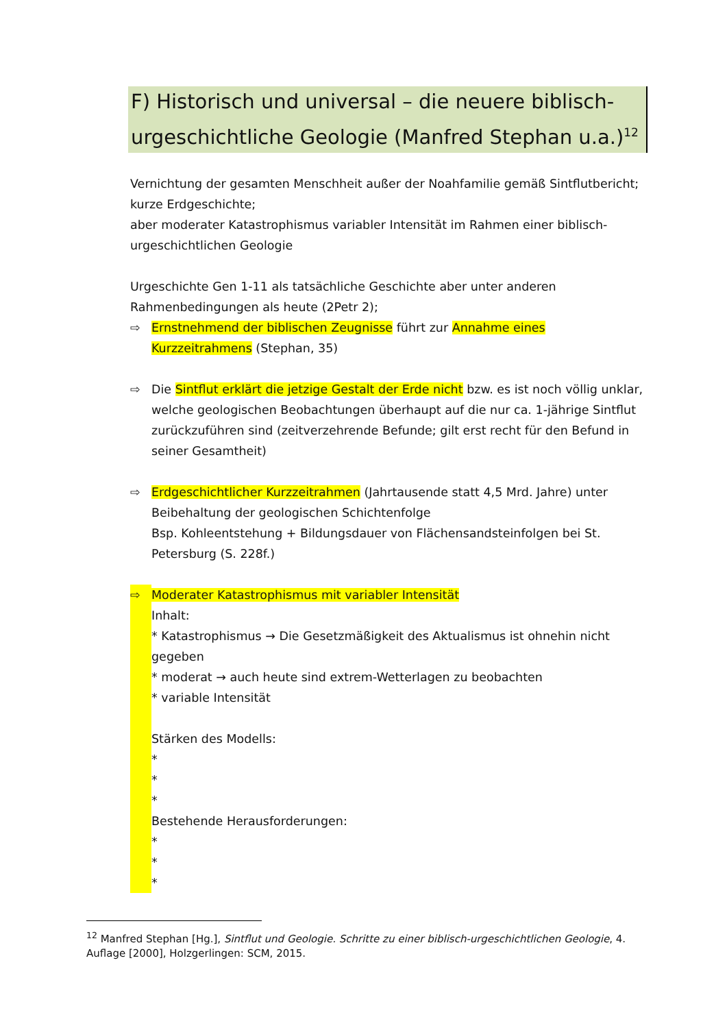F) Historisch und universal – die neuere biblisch-urgeschichtliche Geologie (Manfred Stephan u.a.)<sup>12</sup>
Vernichtung der gesamten Menschheit außer der Noahfamilie gemäß Sintflutbericht; kurze Erdgeschichte;
aber moderater Katastrophismus variabler Intensität im Rahmen einer biblisch-urgeschichtlichen Geologie
Urgeschichte Gen 1-11 als tatsächliche Geschichte aber unter anderen Rahmenbedingungen als heute (2Petr 2);
⇨ Ernstnehmend der biblischen Zeugnisse führt zur Annahme eines Kurzzeitrahmens (Stephan, 35)
⇨ Die Sintflut erklärt die jetzige Gestalt der Erde nicht bzw. es ist noch völlig unklar, welche geologischen Beobachtungen überhaupt auf die nur ca. 1-jährige Sintflut zurückzuführen sind (zeitverzehrende Befunde; gilt erst recht für den Befund in seiner Gesamtheit)
⇨ Erdgeschichtlicher Kurzzeitrahmen (Jahrtausende statt 4,5 Mrd. Jahre) unter Beibehaltung der geologischen Schichtenfolge
Bsp. Kohleentstehung + Bildungsdauer von Flächensandsteinfolgen bei St. Petersburg (S. 228f.)
⇨ Moderater Katastrophismus mit variabler Intensität
Inhalt:
* Katastrophismus → Die Gesetzmäßigkeit des Aktualismus ist ohnehin nicht gegeben
* moderat → auch heute sind extrem-Wetterlagen zu beobachten
* variable Intensität
Stärken des Modells:
*
*
*
Bestehende Herausforderungen:
*
*
*
<sup>12</sup> Manfred Stephan [Hg.], Sintflut und Geologie. Schritte zu einer biblisch-urgeschichtlichen Geologie, 4. Auflage [2000], Holzgerlingen: SCM, 2015.